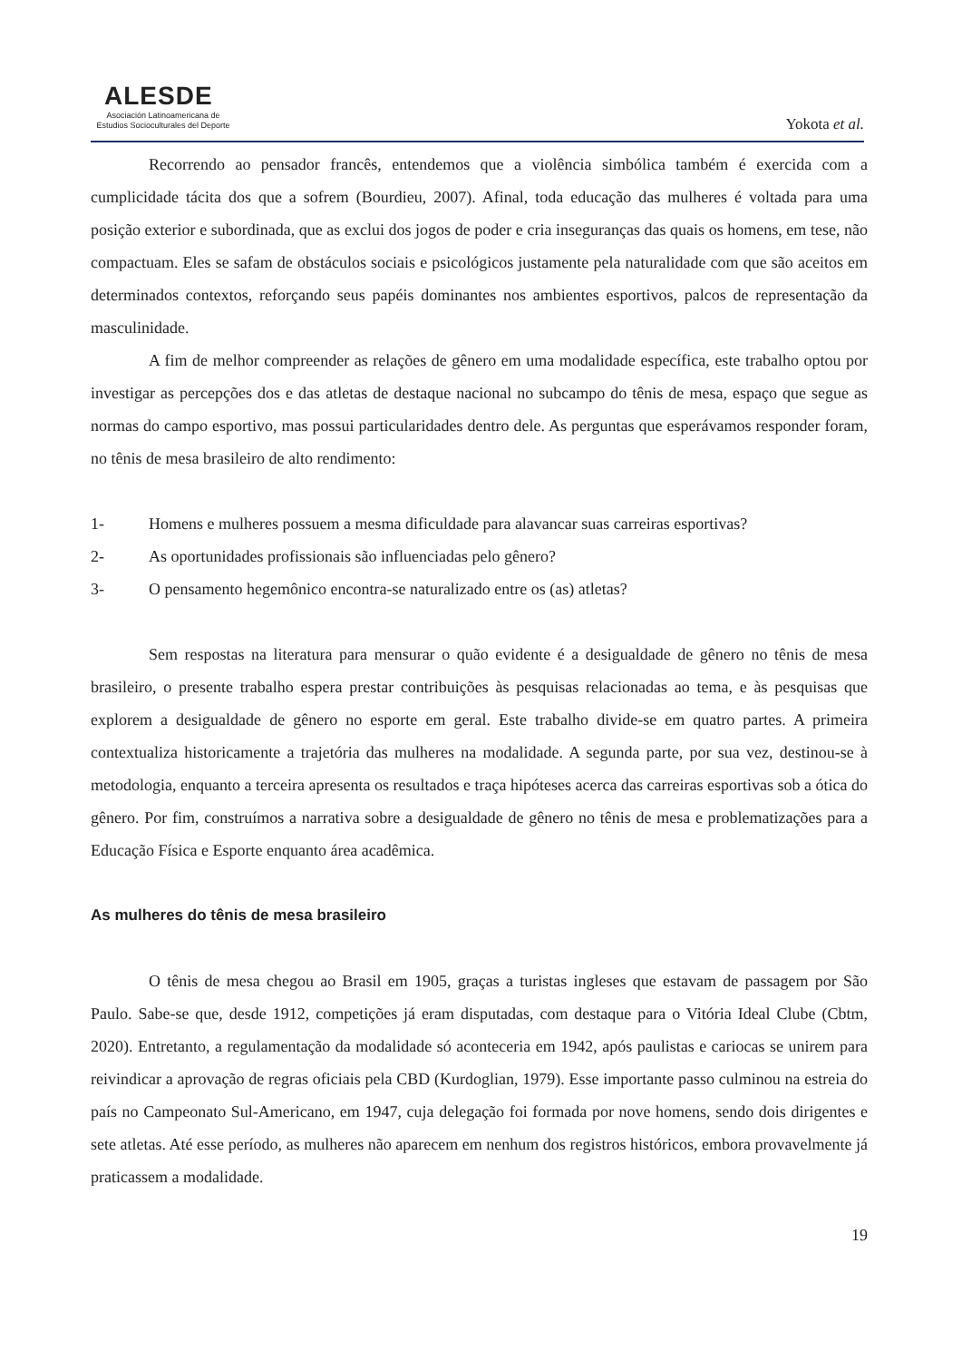ALESDE
Asociación Latinoamericana de
Estudios Socioculturales del Deporte
Yokota et al.
Recorrendo ao pensador francês, entendemos que a violência simbólica também é exercida com a cumplicidade tácita dos que a sofrem (Bourdieu, 2007). Afinal, toda educação das mulheres é voltada para uma posição exterior e subordinada, que as exclui dos jogos de poder e cria inseguranças das quais os homens, em tese, não compactuam. Eles se safam de obstáculos sociais e psicológicos justamente pela naturalidade com que são aceitos em determinados contextos, reforçando seus papéis dominantes nos ambientes esportivos, palcos de representação da masculinidade.
A fim de melhor compreender as relações de gênero em uma modalidade específica, este trabalho optou por investigar as percepções dos e das atletas de destaque nacional no subcampo do tênis de mesa, espaço que segue as normas do campo esportivo, mas possui particularidades dentro dele. As perguntas que esperávamos responder foram, no tênis de mesa brasileiro de alto rendimento:
1- Homens e mulheres possuem a mesma dificuldade para alavancar suas carreiras esportivas?
2- As oportunidades profissionais são influenciadas pelo gênero?
3- O pensamento hegemônico encontra-se naturalizado entre os (as) atletas?
Sem respostas na literatura para mensurar o quão evidente é a desigualdade de gênero no tênis de mesa brasileiro, o presente trabalho espera prestar contribuições às pesquisas relacionadas ao tema, e às pesquisas que explorem a desigualdade de gênero no esporte em geral. Este trabalho divide-se em quatro partes. A primeira contextualiza historicamente a trajetória das mulheres na modalidade. A segunda parte, por sua vez, destinou-se à metodologia, enquanto a terceira apresenta os resultados e traça hipóteses acerca das carreiras esportivas sob a ótica do gênero. Por fim, construímos a narrativa sobre a desigualdade de gênero no tênis de mesa e problematizações para a Educação Física e Esporte enquanto área acadêmica.
As mulheres do tênis de mesa brasileiro
O tênis de mesa chegou ao Brasil em 1905, graças a turistas ingleses que estavam de passagem por São Paulo. Sabe-se que, desde 1912, competições já eram disputadas, com destaque para o Vitória Ideal Clube (Cbtm, 2020). Entretanto, a regulamentação da modalidade só aconteceria em 1942, após paulistas e cariocas se unirem para reivindicar a aprovação de regras oficiais pela CBD (Kurdoglian, 1979). Esse importante passo culminou na estreia do país no Campeonato Sul-Americano, em 1947, cuja delegação foi formada por nove homens, sendo dois dirigentes e sete atletas. Até esse período, as mulheres não aparecem em nenhum dos registros históricos, embora provavelmente já praticassem a modalidade.
19